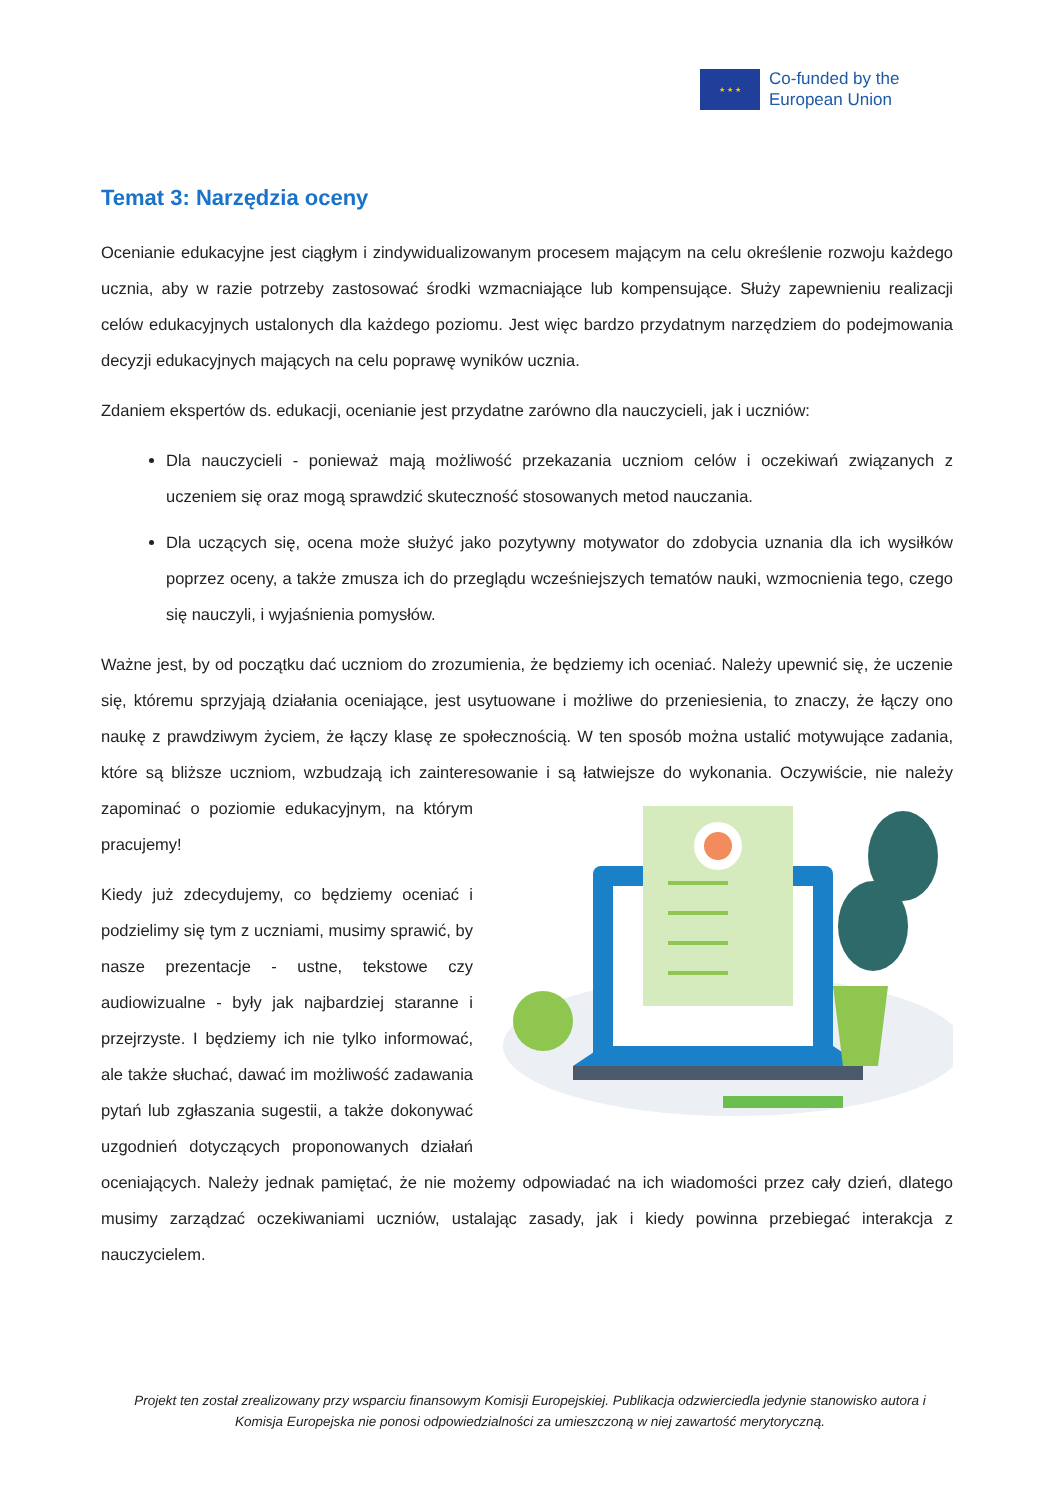★ ★ ★
Co-funded by the
European Union
Temat 3: Narzędzia oceny
Ocenianie edukacyjne jest ciągłym i zindywidualizowanym procesem mającym na celu określenie rozwoju każdego ucznia, aby w razie potrzeby zastosować środki wzmacniające lub kompensujące. Służy zapewnieniu realizacji celów edukacyjnych ustalonych dla każdego poziomu. Jest więc bardzo przydatnym narzędziem do podejmowania decyzji edukacyjnych mających na celu poprawę wyników ucznia.
Zdaniem ekspertów ds. edukacji, ocenianie jest przydatne zarówno dla nauczycieli, jak i uczniów:
Dla nauczycieli - ponieważ mają możliwość przekazania uczniom celów i oczekiwań związanych z uczeniem się oraz mogą sprawdzić skuteczność stosowanych metod nauczania.
Dla uczących się, ocena może służyć jako pozytywny motywator do zdobycia uznania dla ich wysiłków poprzez oceny, a także zmusza ich do przeglądu wcześniejszych tematów nauki, wzmocnienia tego, czego się nauczyli, i wyjaśnienia pomysłów.
Ważne jest, by od początku dać uczniom do zrozumienia, że będziemy ich oceniać. Należy upewnić się, że uczenie się, któremu sprzyjają działania oceniające, jest usytuowane i możliwe do przeniesienia, to znaczy, że łączy ono naukę z prawdziwym życiem, że łączy klasę ze społecznością. W ten sposób można ustalić motywujące zadania, które są bliższe uczniom, wzbudzają ich zainteresowanie i są łatwiejsze do wykonania. Oczywiście, nie należy zapominać o poziomie edukacyjnym, na którym pracujemy!
Kiedy już zdecydujemy, co będziemy oceniać i podzielimy się tym z uczniami, musimy sprawić, by nasze prezentacje - ustne, tekstowe czy audiowizualne - były jak najbardziej staranne i przejrzyste. I będziemy ich nie tylko informować, ale także słuchać, dawać im możliwość zadawania pytań lub zgłaszania sugestii, a także dokonywać uzgodnień dotyczących proponowanych działań oceniających. Należy jednak pamiętać, że nie możemy odpowiadać na ich wiadomości przez cały dzień, dlatego musimy zarządzać oczekiwaniami uczniów, ustalając zasady, jak i kiedy powinna przebiegać interakcja z nauczycielem.
Projekt ten został zrealizowany przy wsparciu finansowym Komisji Europejskiej. Publikacja odzwierciedla jedynie stanowisko autora i Komisja Europejska nie ponosi odpowiedzialności za umieszczoną w niej zawartość merytoryczną.